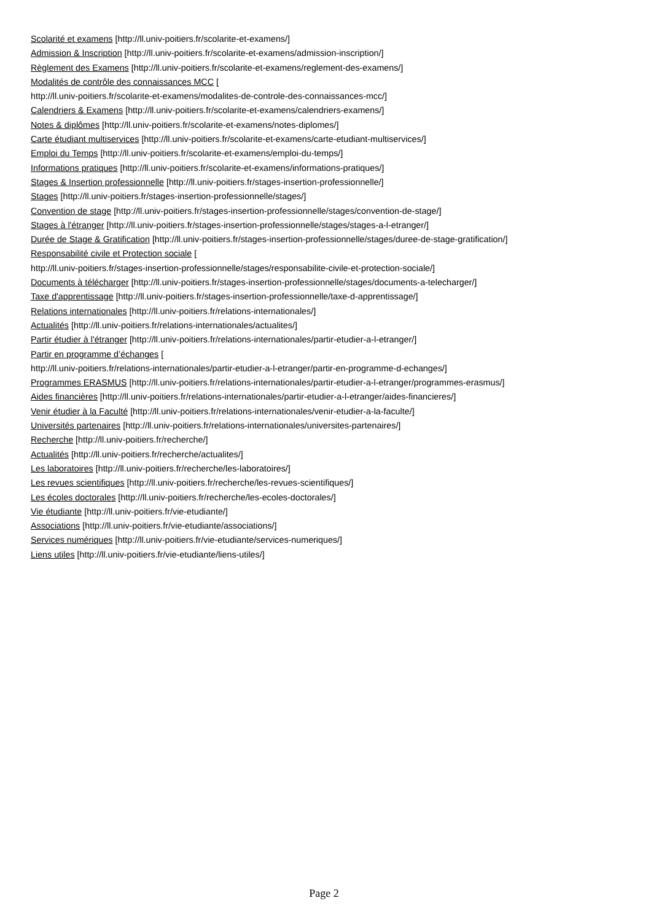Scolarité et examens [http://ll.univ-poitiers.fr/scolarite-et-examens/]
Admission & Inscription [http://ll.univ-poitiers.fr/scolarite-et-examens/admission-inscription/]
Règlement des Examens [http://ll.univ-poitiers.fr/scolarite-et-examens/reglement-des-examens/]
Modalités de contrôle des connaissances MCC [
http://ll.univ-poitiers.fr/scolarite-et-examens/modalites-de-controle-des-connaissances-mcc/]
Calendriers & Examens [http://ll.univ-poitiers.fr/scolarite-et-examens/calendriers-examens/]
Notes & diplômes [http://ll.univ-poitiers.fr/scolarite-et-examens/notes-diplomes/]
Carte étudiant multiservices [http://ll.univ-poitiers.fr/scolarite-et-examens/carte-etudiant-multiservices/]
Emploi du Temps [http://ll.univ-poitiers.fr/scolarite-et-examens/emploi-du-temps/]
Informations pratiques [http://ll.univ-poitiers.fr/scolarite-et-examens/informations-pratiques/]
Stages & Insertion professionnelle [http://ll.univ-poitiers.fr/stages-insertion-professionnelle/]
Stages [http://ll.univ-poitiers.fr/stages-insertion-professionnelle/stages/]
Convention de stage [http://ll.univ-poitiers.fr/stages-insertion-professionnelle/stages/convention-de-stage/]
Stages à l'étranger [http://ll.univ-poitiers.fr/stages-insertion-professionnelle/stages/stages-a-l-etranger/]
Durée de Stage & Gratification [http://ll.univ-poitiers.fr/stages-insertion-professionnelle/stages/duree-de-stage-gratification/]
Responsabilité civile et Protection sociale [
http://ll.univ-poitiers.fr/stages-insertion-professionnelle/stages/responsabilite-civile-et-protection-sociale/]
Documents à télécharger [http://ll.univ-poitiers.fr/stages-insertion-professionnelle/stages/documents-a-telecharger/]
Taxe d'apprentissage [http://ll.univ-poitiers.fr/stages-insertion-professionnelle/taxe-d-apprentissage/]
Relations internationales [http://ll.univ-poitiers.fr/relations-internationales/]
Actualités [http://ll.univ-poitiers.fr/relations-internationales/actualites/]
Partir étudier à l'étranger [http://ll.univ-poitiers.fr/relations-internationales/partir-etudier-a-l-etranger/]
Partir en programme d’échanges [
http://ll.univ-poitiers.fr/relations-internationales/partir-etudier-a-l-etranger/partir-en-programme-d-echanges/]
Programmes ERASMUS [http://ll.univ-poitiers.fr/relations-internationales/partir-etudier-a-l-etranger/programmes-erasmus/]
Aides financières [http://ll.univ-poitiers.fr/relations-internationales/partir-etudier-a-l-etranger/aides-financieres/]
Venir étudier à la Faculté [http://ll.univ-poitiers.fr/relations-internationales/venir-etudier-a-la-faculte/]
Universités partenaires [http://ll.univ-poitiers.fr/relations-internationales/universites-partenaires/]
Recherche [http://ll.univ-poitiers.fr/recherche/]
Actualités [http://ll.univ-poitiers.fr/recherche/actualites/]
Les laboratoires [http://ll.univ-poitiers.fr/recherche/les-laboratoires/]
Les revues scientifiques [http://ll.univ-poitiers.fr/recherche/les-revues-scientifiques/]
Les écoles doctorales [http://ll.univ-poitiers.fr/recherche/les-ecoles-doctorales/]
Vie étudiante [http://ll.univ-poitiers.fr/vie-etudiante/]
Associations [http://ll.univ-poitiers.fr/vie-etudiante/associations/]
Services numériques [http://ll.univ-poitiers.fr/vie-etudiante/services-numeriques/]
Liens utiles [http://ll.univ-poitiers.fr/vie-etudiante/liens-utiles/]
Page 2